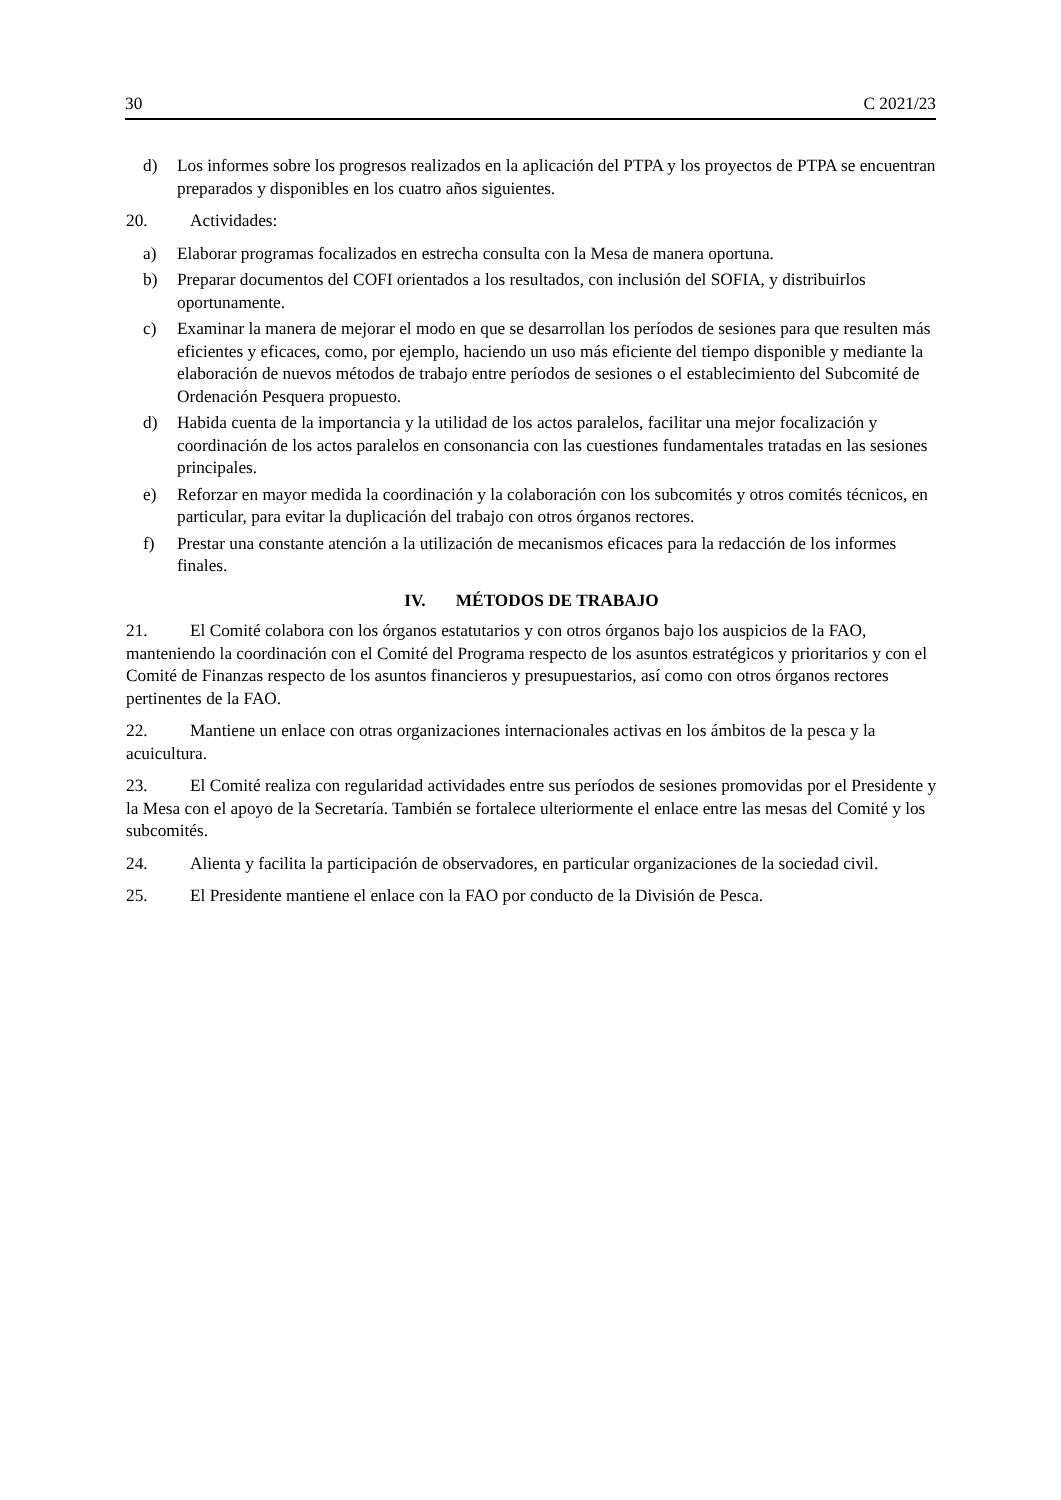30 C 2021/23
d) Los informes sobre los progresos realizados en la aplicación del PTPA y los proyectos de PTPA se encuentran preparados y disponibles en los cuatro años siguientes.
20. Actividades:
a) Elaborar programas focalizados en estrecha consulta con la Mesa de manera oportuna.
b) Preparar documentos del COFI orientados a los resultados, con inclusión del SOFIA, y distribuirlos oportunamente.
c) Examinar la manera de mejorar el modo en que se desarrollan los períodos de sesiones para que resulten más eficientes y eficaces, como, por ejemplo, haciendo un uso más eficiente del tiempo disponible y mediante la elaboración de nuevos métodos de trabajo entre períodos de sesiones o el establecimiento del Subcomité de Ordenación Pesquera propuesto.
d) Habida cuenta de la importancia y la utilidad de los actos paralelos, facilitar una mejor focalización y coordinación de los actos paralelos en consonancia con las cuestiones fundamentales tratadas en las sesiones principales.
e) Reforzar en mayor medida la coordinación y la colaboración con los subcomités y otros comités técnicos, en particular, para evitar la duplicación del trabajo con otros órganos rectores.
f) Prestar una constante atención a la utilización de mecanismos eficaces para la redacción de los informes finales.
IV. MÉTODOS DE TRABAJO
21. El Comité colabora con los órganos estatutarios y con otros órganos bajo los auspicios de la FAO, manteniendo la coordinación con el Comité del Programa respecto de los asuntos estratégicos y prioritarios y con el Comité de Finanzas respecto de los asuntos financieros y presupuestarios, así como con otros órganos rectores pertinentes de la FAO.
22. Mantiene un enlace con otras organizaciones internacionales activas en los ámbitos de la pesca y la acuicultura.
23. El Comité realiza con regularidad actividades entre sus períodos de sesiones promovidas por el Presidente y la Mesa con el apoyo de la Secretaría. También se fortalece ulteriormente el enlace entre las mesas del Comité y los subcomités.
24. Alienta y facilita la participación de observadores, en particular organizaciones de la sociedad civil.
25. El Presidente mantiene el enlace con la FAO por conducto de la División de Pesca.